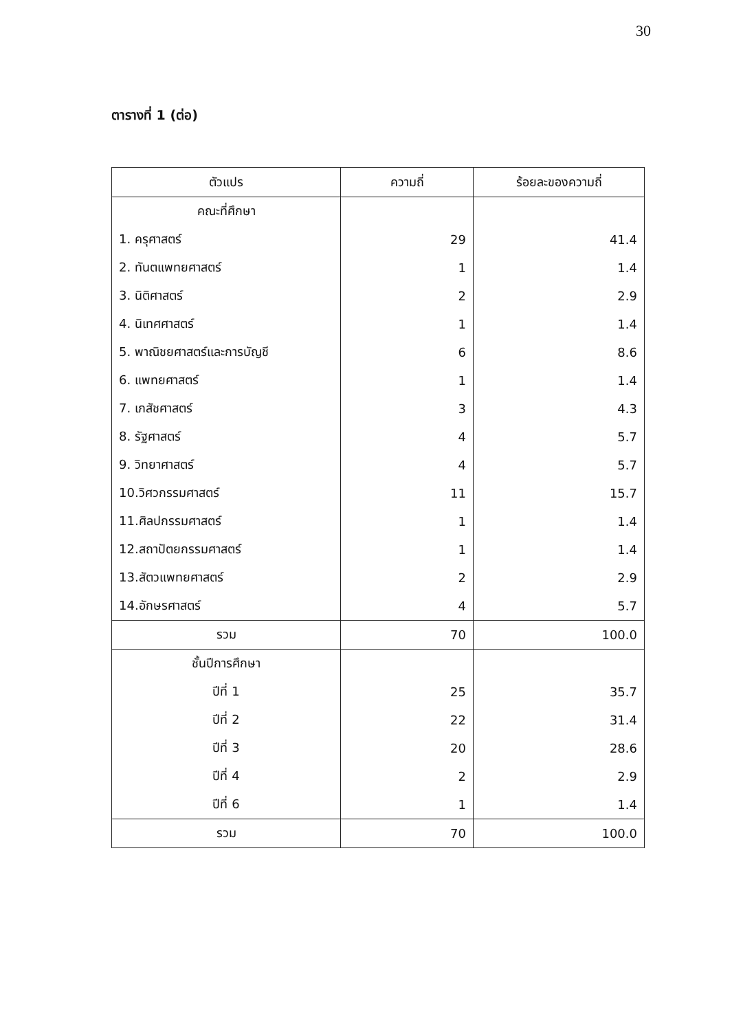30
ตารางที่ 1 (ต่อ)
| ตัวแปร | ความถี่ | ร้อยละของความถี่ |
| --- | --- | --- |
| คณะที่ศึกษา | | |
| 1. ครุศาสตร์ | 29 | 41.4 |
| 2. ทันตแพทยศาสตร์ | 1 | 1.4 |
| 3. นิติศาสตร์ | 2 | 2.9 |
| 4. นิเทศศาสตร์ | 1 | 1.4 |
| 5. พาณิชยศาสตร์และการบัญชี | 6 | 8.6 |
| 6. แพทยศาสตร์ | 1 | 1.4 |
| 7. เภสัชศาสตร์ | 3 | 4.3 |
| 8. รัฐศาสตร์ | 4 | 5.7 |
| 9. วิทยาศาสตร์ | 4 | 5.7 |
| 10.วิศวกรรมศาสตร์ | 11 | 15.7 |
| 11.ศิลปกรรมศาสตร์ | 1 | 1.4 |
| 12.สถาปัตยกรรมศาสตร์ | 1 | 1.4 |
| 13.สัตวแพทยศาสตร์ | 2 | 2.9 |
| 14.อักษรศาสตร์ | 4 | 5.7 |
| รวม | 70 | 100.0 |
| ชั้นปีการศึกษา | | |
| ปีที่ 1 | 25 | 35.7 |
| ปีที่ 2 | 22 | 31.4 |
| ปีที่ 3 | 20 | 28.6 |
| ปีที่ 4 | 2 | 2.9 |
| ปีที่ 6 | 1 | 1.4 |
| รวม | 70 | 100.0 |